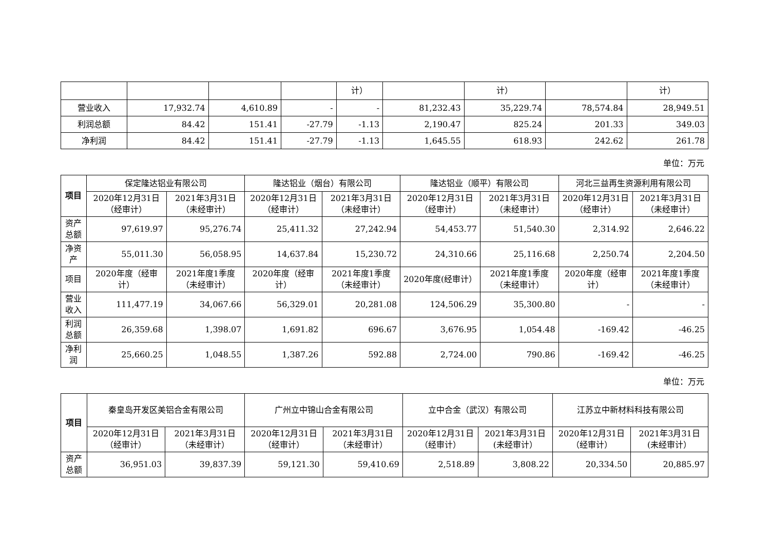| | | | | 计） | | 计） | | 计） |
| 营业收入 | 17,932.74 | 4,610.89 | - | - | 81,232.43 | 35,229.74 | 78,574.84 | 28,949.51 |
| 利润总额 | 84.42 | 151.41 | -27.79 | -1.13 | 2,190.47 | 825.24 | 201.33 | 349.03 |
| 净利润 | 84.42 | 151.41 | -27.79 | -1.13 | 1,645.55 | 618.93 | 242.62 | 261.78 |
单位：万元
| 项目 | 保定隆达铝业有限公司 | | 隆达铝业（烟台）有限公司 | | 隆达铝业（顺平）有限公司 | | 河北三益再生资源利用有限公司 | |
| --- | --- | --- | --- | --- | --- | --- | --- | --- |
| | 2020年12月31日（经审计） | 2021年3月31日（未经审计） | 2020年12月31日（经审计） | 2021年3月31日（未经审计） | 2020年12月31日（经审计） | 2021年3月31日（未经审计） | 2020年12月31日（经审计） | 2021年3月31日（未经审计） |
| 资产总额 | 97,619.97 | 95,276.74 | 25,411.32 | 27,242.94 | 54,453.77 | 51,540.30 | 2,314.92 | 2,646.22 |
| 净资产 | 55,011.30 | 56,058.95 | 14,637.84 | 15,230.72 | 24,310.66 | 25,116.68 | 2,250.74 | 2,204.50 |
| 项目 | 2020年度（经审计） | 2021年度1季度（未经审计） | 2020年度（经审计） | 2021年度1季度（未经审计） | 2020年度(经审计） | 2021年度1季度（未经审计） | 2020年度（经审计） | 2021年度1季度（未经审计） |
| 营业收入 | 111,477.19 | 34,067.66 | 56,329.01 | 20,281.08 | 124,506.29 | 35,300.80 | - | - |
| 利润总额 | 26,359.68 | 1,398.07 | 1,691.82 | 696.67 | 3,676.95 | 1,054.48 | -169.42 | -46.25 |
| 净利润 | 25,660.25 | 1,048.55 | 1,387.26 | 592.88 | 2,724.00 | 790.86 | -169.42 | -46.25 |
单位：万元
| 项目 | 秦皇岛开发区美铝合金有限公司 | | 广州立中锦山合金有限公司 | | 立中合金（武汉）有限公司 | | 江苏立中新材料科技有限公司 | |
| --- | --- | --- | --- | --- | --- | --- | --- | --- |
| | 2020年12月31日（经审计） | 2021年3月31日（未经审计） | 2020年12月31日（经审计） | 2021年3月31日（未经审计） | 2020年12月31日（经审计） | 2021年3月31日(未经审计） | 2020年12月31日（经审计） | 2021年3月31日(未经审计） |
| 资产总额 | 36,951.03 | 39,837.39 | 59,121.30 | 59,410.69 | 2,518.89 | 3,808.22 | 20,334.50 | 20,885.97 |